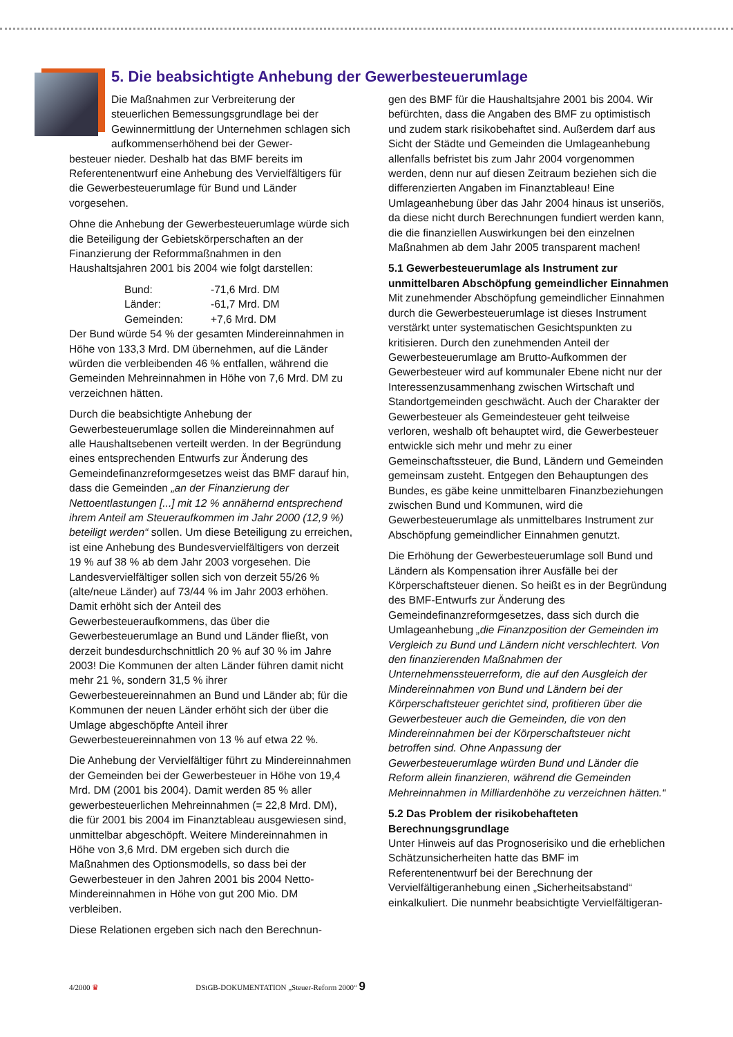5. Die beabsichtigte Anhebung der Gewerbesteuerumlage
Die Maßnahmen zur Verbreiterung der steuerlichen Bemessungsgrundlage bei der Gewinnermittlung der Unternehmen schlagen sich aufkommenserhöhend bei der Gewer-
besteuer nieder. Deshalb hat das BMF bereits im Referentenentwurf eine Anhebung des Vervielfältigers für die Gewerbesteuerumlage für Bund und Länder vorgesehen.
Ohne die Anhebung der Gewerbesteuerumlage würde sich die Beteiligung der Gebietskörperschaften an der Finanzierung der Reformmaßnahmen in den Haushaltsjahren 2001 bis 2004 wie folgt darstellen:
| Bund: | -71,6 Mrd. DM |
| Länder: | -61,7 Mrd. DM |
| Gemeinden: | +7,6 Mrd. DM |
Der Bund würde 54 % der gesamten Mindereinnahmen in Höhe von 133,3 Mrd. DM übernehmen, auf die Länder würden die verbleibenden 46 % entfallen, während die Gemeinden Mehreinnahmen in Höhe von 7,6 Mrd. DM zu verzeichnen hätten.
Durch die beabsichtigte Anhebung der Gewerbesteuerumlage sollen die Mindereinnahmen auf alle Haushaltsebenen verteilt werden. In der Begründung eines entsprechenden Entwurfs zur Änderung des Gemeindefinanzreformgesetzes weist das BMF darauf hin, dass die Gemeinden „an der Finanzierung der Nettoentlastungen [...] mit 12 % annähernd entsprechend ihrem Anteil am Steueraufkommen im Jahr 2000 (12,9 %) beteiligt werden“ sollen. Um diese Beteiligung zu erreichen, ist eine Anhebung des Bundesvervielfältigers von derzeit 19 % auf 38 % ab dem Jahr 2003 vorgesehen. Die Landesvervielfältiger sollen sich von derzeit 55/26 % (alte/neue Länder) auf 73/44 % im Jahr 2003 erhöhen. Damit erhöht sich der Anteil des Gewerbesteueraufkommens, das über die Gewerbesteuerumlage an Bund und Länder fließt, von derzeit bundesdurchschnittlich 20 % auf 30 % im Jahre 2003! Die Kommunen der alten Länder führen damit nicht mehr 21 %, sondern 31,5 % ihrer Gewerbesteuereinnahmen an Bund und Länder ab; für die Kommunen der neuen Länder erhöht sich der über die Umlage abgeschöpfte Anteil ihrer Gewerbesteuereinnahmen von 13 % auf etwa 22 %.
Die Anhebung der Vervielfältiger führt zu Mindereinnahmen der Gemeinden bei der Gewerbesteuer in Höhe von 19,4 Mrd. DM (2001 bis 2004). Damit werden 85 % aller gewerbesteuerlichen Mehreinnahmen (= 22,8 Mrd. DM), die für 2001 bis 2004 im Finanztableau ausgewiesen sind, unmittelbar abgeschöpft. Weitere Mindereinnahmen in Höhe von 3,6 Mrd. DM ergeben sich durch die Maßnahmen des Optionsmodells, so dass bei der Gewerbesteuer in den Jahren 2001 bis 2004 Netto-Mindereinnahmen in Höhe von gut 200 Mio. DM verbleiben.
Diese Relationen ergeben sich nach den Berechnun-
gen des BMF für die Haushaltsjahre 2001 bis 2004. Wir befürchten, dass die Angaben des BMF zu optimistisch und zudem stark risikobehaftet sind. Außerdem darf aus Sicht der Städte und Gemeinden die Umlageanhebung allenfalls befristet bis zum Jahr 2004 vorgenommen werden, denn nur auf diesen Zeitraum beziehen sich die differenzierten Angaben im Finanztableau! Eine Umlageanhebung über das Jahr 2004 hinaus ist unseriös, da diese nicht durch Berechnungen fundiert werden kann, die die finanziellen Auswirkungen bei den einzelnen Maßnahmen ab dem Jahr 2005 transparent machen!
5.1 Gewerbesteuerumlage als Instrument zur unmittelbaren Abschöpfung gemeindlicher Einnahmen
Mit zunehmender Abschöpfung gemeindlicher Einnahmen durch die Gewerbesteuerumlage ist dieses Instrument verstärkt unter systematischen Gesichtspunkten zu kritisieren. Durch den zunehmenden Anteil der Gewerbesteuerumlage am Brutto-Aufkommen der Gewerbesteuer wird auf kommunaler Ebene nicht nur der Interessenzusammenhang zwischen Wirtschaft und Standortgemeinden geschwächt. Auch der Charakter der Gewerbesteuer als Gemeindesteuer geht teilweise verloren, weshalb oft behauptet wird, die Gewerbesteuer entwickle sich mehr und mehr zu einer Gemeinschaftssteuer, die Bund, Ländern und Gemeinden gemeinsam zusteht. Entgegen den Behauptungen des Bundes, es gäbe keine unmittelbaren Finanzbeziehungen zwischen Bund und Kommunen, wird die Gewerbesteuerumlage als unmittelbares Instrument zur Abschöpfung gemeindlicher Einnahmen genutzt.
Die Erhöhung der Gewerbesteuerumlage soll Bund und Ländern als Kompensation ihrer Ausfälle bei der Körperschaftsteuer dienen. So heißt es in der Begründung des BMF-Entwurfs zur Änderung des Gemeindefinanzreformgesetzes, dass sich durch die Umlageanhebung „die Finanzposition der Gemeinden im Vergleich zu Bund und Ländern nicht verschlechtert. Von den finanzierenden Maßnahmen der Unternehmenssteuerreform, die auf den Ausgleich der Mindereinnahmen von Bund und Ländern bei der Körperschaftsteuer gerichtet sind, profitieren über die Gewerbesteuer auch die Gemeinden, die von den Mindereinnahmen bei der Körperschaftsteuer nicht betroffen sind. Ohne Anpassung der Gewerbesteuerumlage würden Bund und Länder die Reform allein finanzieren, während die Gemeinden Mehreinnahmen in Milliardenhöhe zu verzeichnen hätten.“
5.2 Das Problem der risikobehafteten Berechnungsgrundlage
Unter Hinweis auf das Prognoserisiko und die erheblichen Schätzunsicherheiten hatte das BMF im Referentenentwurf bei der Berechnung der Vervielfältigeranhebung einen „Sicherheitsabstand“ einkalkuliert. Die nunmehr beabsichtigte Vervielfältigeran-
4/2000 ♛ DStGB-DOKUMENTATION „Steuer-Reform 2000“ 9